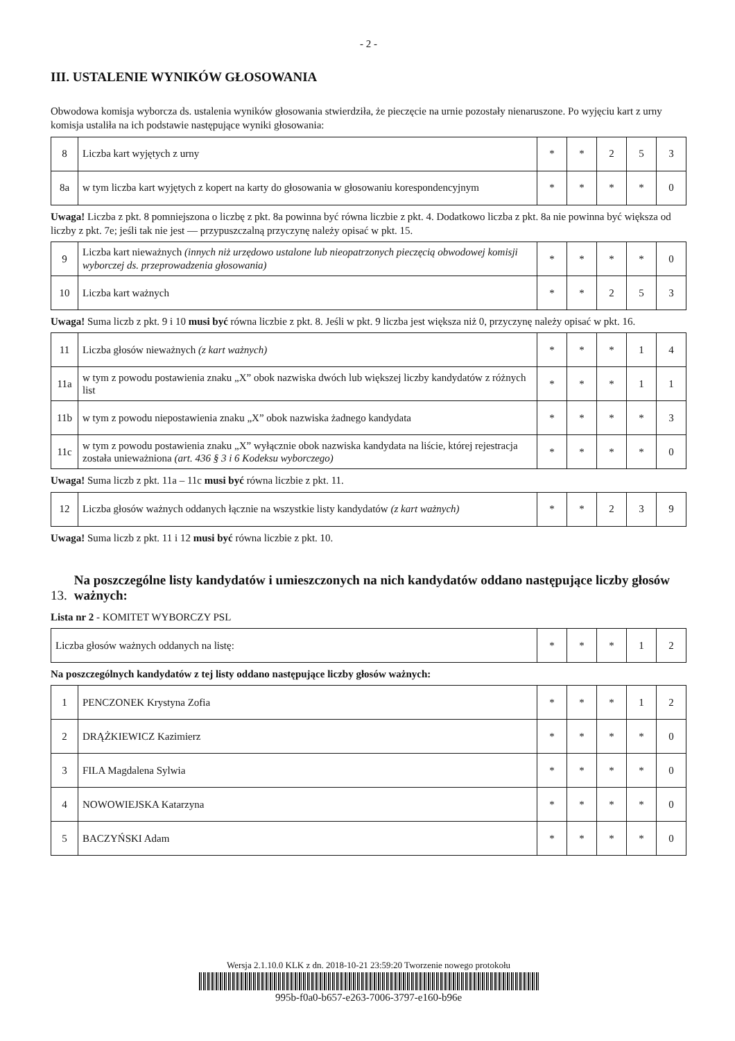- 2 -
III. USTALENIE WYNIKÓW GŁOSOWANIA
Obwodowa komisja wyborcza ds. ustalenia wyników głosowania stwierdziła, że pieczęcie na urnie pozostały nienaruszone. Po wyjęciu kart z urny komisja ustaliła na ich podstawie następujące wyniki głosowania:
| 8 | Liczba kart wyjętych z urny | * | * | 2 | 5 | 3 |
| 8a | w tym liczba kart wyjętych z kopert na karty do głosowania w głosowaniu korespondencyjnym | * | * | * | * | 0 |
Uwaga! Liczba z pkt. 8 pomniejszona o liczbę z pkt. 8a powinna być równa liczbie z pkt. 4. Dodatkowo liczba z pkt. 8a nie powinna być większa od liczby z pkt. 7e; jeśli tak nie jest — przypuszczalną przyczynę należy opisać w pkt. 15.
| 9 | Liczba kart nieważnych (innych niż urzędowo ustalone lub nieopatrzonych pieczęcią obwodowej komisji wyborczej ds. przeprowadzenia głosowania) | * | * | * | * | 0 |
| 10 | Liczba kart ważnych | * | * | 2 | 5 | 3 |
Uwaga! Suma liczb z pkt. 9 i 10 musi być równa liczbie z pkt. 8. Jeśli w pkt. 9 liczba jest większa niż 0, przyczynę należy opisać w pkt. 16.
| 11 | Liczba głosów nieważnych (z kart ważnych) | * | * | * | 1 | 4 |
| 11a | w tym z powodu postawienia znaku „X” obok nazwiska dwóch lub większej liczby kandydatów z różnych list | * | * | * | 1 | 1 |
| 11b | w tym z powodu niepostawienia znaku „X” obok nazwiska żadnego kandydata | * | * | * | * | 3 |
| 11c | w tym z powodu postawienia znaku „X” wyłącznie obok nazwiska kandydata na liście, której rejestracja została unieważniona (art. 436 § 3 i 6 Kodeksu wyborczego) | * | * | * | * | 0 |
Uwaga! Suma liczb z pkt. 11a – 11c musi być równa liczbie z pkt. 11.
| 12 | Liczba głosów ważnych oddanych łącznie na wszystkie listy kandydatów (z kart ważnych) | * | * | 2 | 3 | 9 |
Uwaga! Suma liczb z pkt. 11 i 12 musi być równa liczbie z pkt. 10.
13. Na poszczególne listy kandydatów i umieszczonych na nich kandydatów oddano następujące liczby głosów ważnych:
Lista nr 2 - KOMITET WYBORCZY PSL
| Liczba głosów ważnych oddanych na listę: | * | * | * | 1 | 2 |
Na poszczególnych kandydatów z tej listy oddano następujące liczby głosów ważnych:
| 1 | PENCZONEK Krystyna Zofia | * | * | * | 1 | 2 |
| 2 | DRĄŻKIEWICZ Kazimierz | * | * | * | * | 0 |
| 3 | FILA Magdalena Sylwia | * | * | * | * | 0 |
| 4 | NOWOWIEJSKA Katarzyna | * | * | * | * | 0 |
| 5 | BACZYŃSKI Adam | * | * | * | * | 0 |
Wersja 2.1.10.0 KLK z dn. 2018-10-21 23:59:20 Tworzenie nowego protokołu
995b-f0a0-b657-e263-7006-3797-e160-b96e